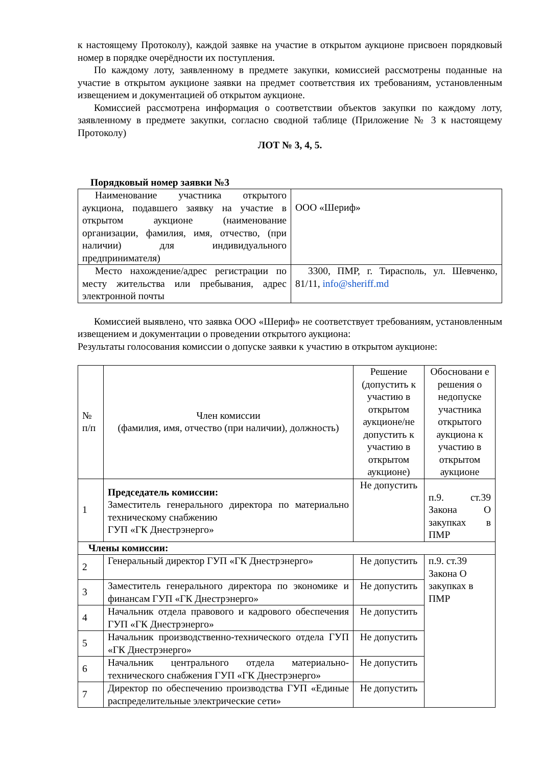к настоящему Протоколу), каждой заявке на участие в открытом аукционе присвоен порядковый номер в порядке очерёдности их поступления.
По каждому лоту, заявленному в предмете закупки, комиссией рассмотрены поданные на участие в открытом аукционе заявки на предмет соответствия их требованиям, установленным извещением и документацией об открытом аукционе.
Комиссией рассмотрена информация о соответствии объектов закупки по каждому лоту, заявленному в предмете закупки, согласно сводной таблице (Приложение № 3 к настоящему Протоколу)
ЛОТ № 3, 4, 5.
Порядковый номер заявки №3
| Наименование участника открытого аукциона, подавшего заявку на участие в открытом аукционе (наименование организации, фамилия, имя, отчество, (при наличии) для индивидуального предпринимателя) | ООО «Шериф» |
| Место нахождение/адрес регистрации по месту жительства или пребывания, адрес электронной почты | 3300, ПМР, г. Тирасполь, ул. Шевченко, 81/11, info@sheriff.md |
Комиссией выявлено, что заявка ООО «Шериф» не соответствует требованиям, установленным извещением и документации о проведении открытого аукциона:
Результаты голосования комиссии о допуске заявки к участию в открытом аукционе:
| № п/п | Член комиссии (фамилия, имя, отчество (при наличии), должность) | Решение (допустить к участию в открытом аукционе/не допустить к участию в открытом аукционе) | Обосновани е решения о недопуске участника открытого аукциона к участию в открытом аукционе |
| 1 | Председатель комиссии: Заместитель генерального директора по материально техническому снабжению ГУП «ГК Днестрэнерго» | Не допустить | п.9. ст.39 Закона О закупках в ПМР |
| Члены комиссии: | | | |
| 2 | Генеральный директор ГУП «ГК Днестрэнерго» | Не допустить | п.9. ст.39 Закона О закупках в ПМР |
| 3 | Заместитель генерального директора по экономике и финансам ГУП «ГК Днестрэнерго» | Не допустить | |
| 4 | Начальник отдела правового и кадрового обеспечения ГУП «ГК Днестрэнерго» | Не допустить | |
| 5 | Начальник производственно-технического отдела ГУП «ГК Днестрэнерго» | Не допустить | |
| 6 | Начальник центрального отдела материально-технического снабжения ГУП «ГК Днестрэнерго» | Не допустить | |
| 7 | Директор по обеспечению производства ГУП «Единые распределительные электрические сети» | Не допустить | |